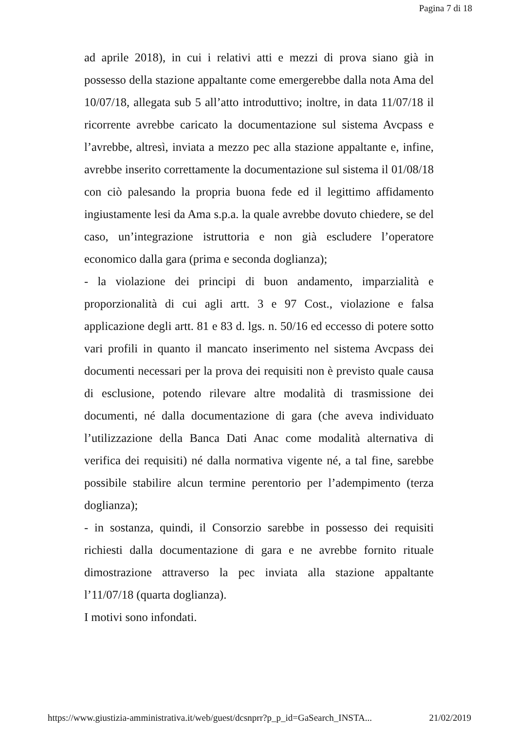Pagina 7 di 18
ad aprile 2018), in cui i relativi atti e mezzi di prova siano già in possesso della stazione appaltante come emergerebbe dalla nota Ama del 10/07/18, allegata sub 5 all’atto introduttivo; inoltre, in data 11/07/18 il ricorrente avrebbe caricato la documentazione sul sistema Avcpass e l’avrebbe, altresì, inviata a mezzo pec alla stazione appaltante e, infine, avrebbe inserito correttamente la documentazione sul sistema il 01/08/18 con ciò palesando la propria buona fede ed il legittimo affidamento ingiustamente lesi da Ama s.p.a. la quale avrebbe dovuto chiedere, se del caso, un’integrazione istruttoria e non già escludere l’operatore economico dalla gara (prima e seconda doglianza);
- la violazione dei principi di buon andamento, imparzialità e proporzionalità di cui agli artt. 3 e 97 Cost., violazione e falsa applicazione degli artt. 81 e 83 d. lgs. n. 50/16 ed eccesso di potere sotto vari profili in quanto il mancato inserimento nel sistema Avcpass dei documenti necessari per la prova dei requisiti non è previsto quale causa di esclusione, potendo rilevare altre modalità di trasmissione dei documenti, né dalla documentazione di gara (che aveva individuato l’utilizzazione della Banca Dati Anac come modalità alternativa di verifica dei requisiti) né dalla normativa vigente né, a tal fine, sarebbe possibile stabilire alcun termine perentorio per l’adempimento (terza doglianza);
- in sostanza, quindi, il Consorzio sarebbe in possesso dei requisiti richiesti dalla documentazione di gara e ne avrebbe fornito rituale dimostrazione attraverso la pec inviata alla stazione appaltante l’11/07/18 (quarta doglianza).
I motivi sono infondati.
https://www.giustizia-amministrativa.it/web/guest/dcsnprr?p_p_id=GaSearch_INSTA... 21/02/2019